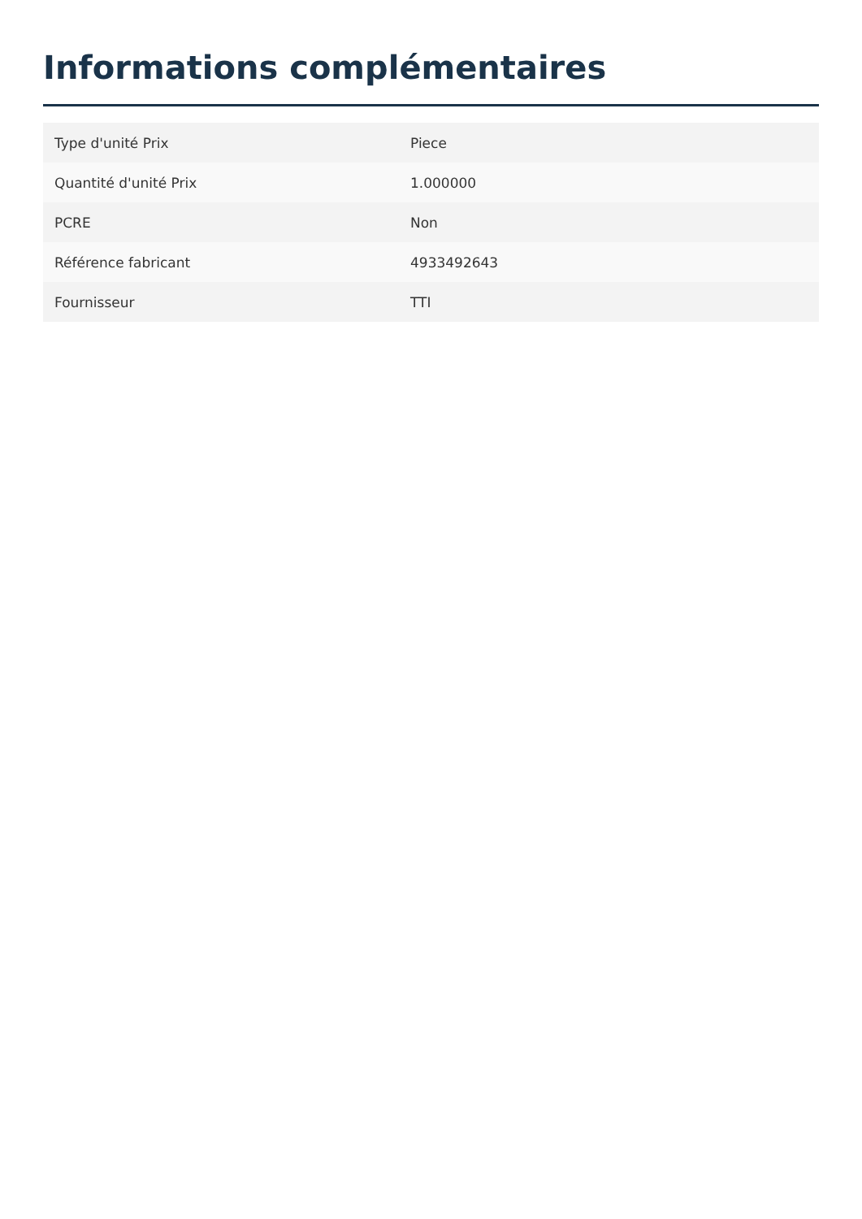Informations complémentaires
| Type d'unité Prix | Piece |
| Quantité d'unité Prix | 1.000000 |
| PCRE | Non |
| Référence fabricant | 4933492643 |
| Fournisseur | TTI |